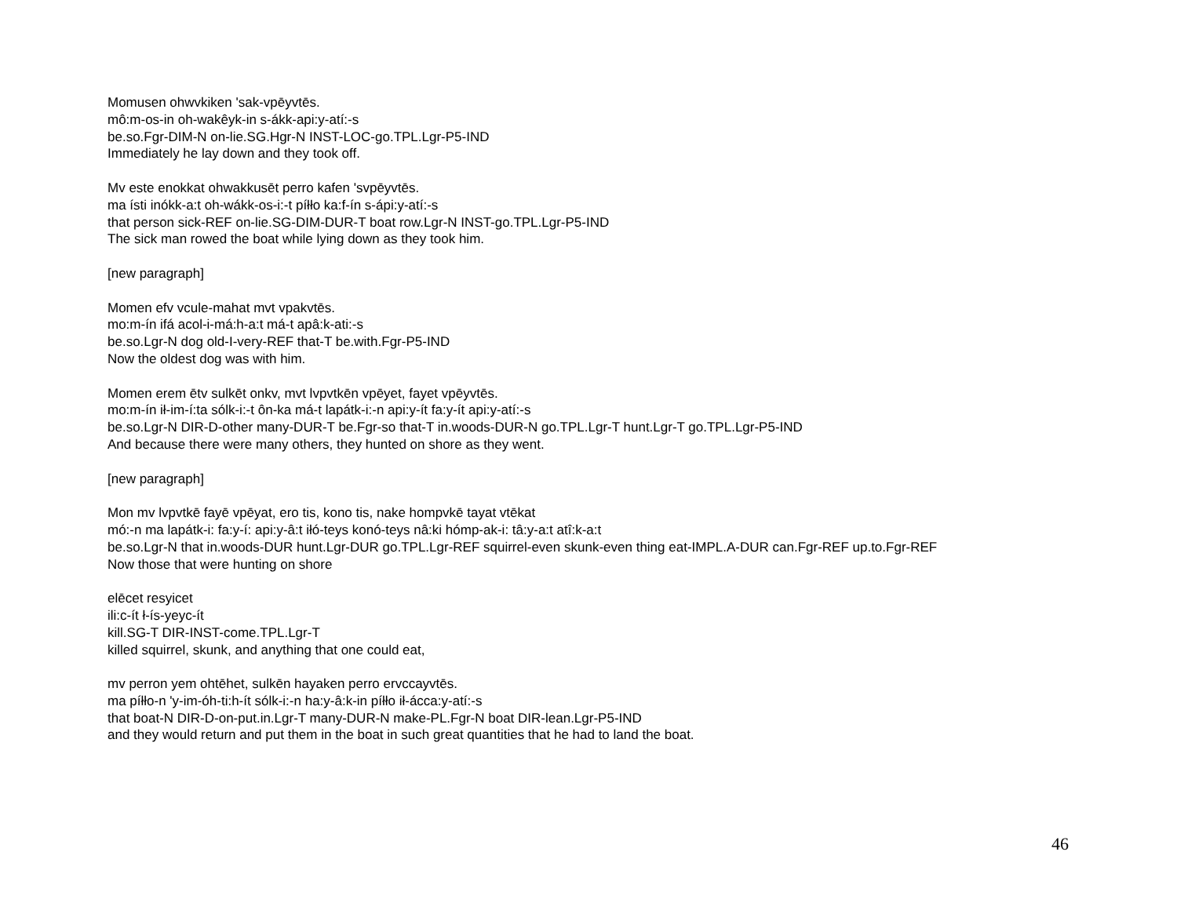Momusen ohwvkiken 'sak-vpēyvtēs.
mô:m-os-in oh-wakêyk-in s-ákk-api:y-atí:-s
be.so.Fgr-DIM-N on-lie.SG.Hgr-N INST-LOC-go.TPL.Lgr-P5-IND
Immediately he lay down and they took off.
Mv este enokkat ohwakkusēt perro kafen 'svpēyvtēs.
ma ísti inókk-a:t oh-wákk-os-i:-t píłło ka:f-ín s-ápi:y-atí:-s
that person sick-REF on-lie.SG-DIM-DUR-T boat row.Lgr-N INST-go.TPL.Lgr-P5-IND
The sick man rowed the boat while lying down as they took him.
[new paragraph]
Momen efv vcule-mahat mvt vpakvtēs.
mo:m-ín ifá acol-i-má:h-a:t má-t apâ:k-ati:-s
be.so.Lgr-N dog old-I-very-REF that-T be.with.Fgr-P5-IND
Now the oldest dog was with him.
Momen erem ētv sulkēt onkv, mvt lvpvtkēn vpēyet, fayet vpēyvtēs.
mo:m-ín ił-im-í:ta sólk-i:-t ôn-ka má-t lapátk-i:-n api:y-ít fa:y-ít api:y-atí:-s
be.so.Lgr-N DIR-D-other many-DUR-T be.Fgr-so that-T in.woods-DUR-N go.TPL.Lgr-T hunt.Lgr-T go.TPL.Lgr-P5-IND
And because there were many others, they hunted on shore as they went.
[new paragraph]
Mon mv lvpvtkē fayē vpēyat, ero tis, kono tis, nake hompvkē tayat vtēkat
mó:-n ma lapátk-i: fa:y-í: api:y-â:t iłó-teys konó-teys nâ:ki hómp-ak-i: tâ:y-a:t atî:k-a:t
be.so.Lgr-N that in.woods-DUR hunt.Lgr-DUR go.TPL.Lgr-REF squirrel-even skunk-even thing eat-IMPL.A-DUR can.Fgr-REF up.to.Fgr-REF
Now those that were hunting on shore
elēcet resyicet
ili:c-ít ł-ís-yeyc-ít
kill.SG-T DIR-INST-come.TPL.Lgr-T
killed squirrel, skunk, and anything that one could eat,
mv perron yem ohtēhet, sulkēn hayaken perro ervccayvtēs.
ma píłło-n 'y-im-óh-ti:h-ít sólk-i:-n ha:y-â:k-in píłło ił-ácca:y-atí:-s
that boat-N DIR-D-on-put.in.Lgr-T many-DUR-N make-PL.Fgr-N boat DIR-lean.Lgr-P5-IND
and they would return and put them in the boat in such great quantities that he had to land the boat.
46